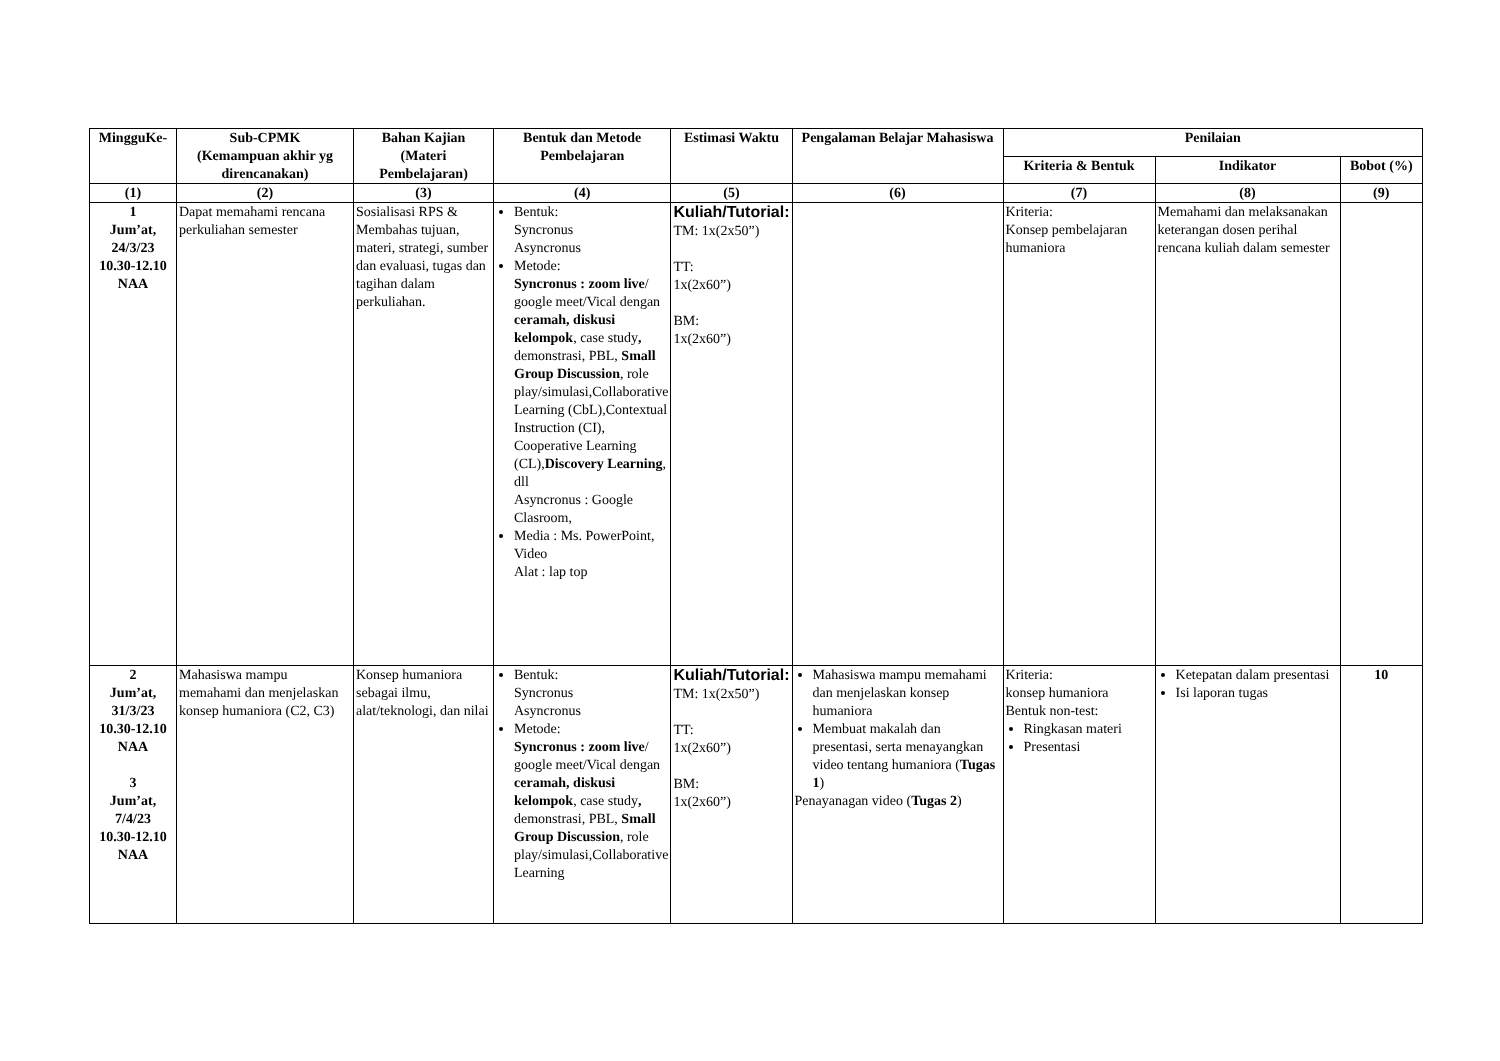| MingguKe- | Sub-CPMK (Kemampuan akhir yg direncanakan) | Bahan Kajian (Materi Pembelajaran) | Bentuk dan Metode Pembelajaran | Estimasi Waktu | Pengalaman Belajar Mahasiswa | Penilaian | | |
| --- | --- | --- | --- | --- | --- | --- | --- | --- |
| | | | | | | Kriteria & Bentuk | Indikator | Bobot (%) |
| (1) | (2) | (3) | (4) | (5) | (6) | (7) | (8) | (9) |
| 1 Jum’at, 24/3/23 10.30-12.10 NAA | Dapat memahami rencana perkuliahan semester | Sosialisasi RPS & Membahas tujuan, materi, strategi, sumber dan evaluasi, tugas dan tagihan dalam perkuliahan. | Bentuk: Syncronus Asyncronus Metode: Syncronus : zoom live / google meet/Vical dengan ceramah, diskusi kelompok , case study , demonstrasi, PBL, Small Group Discussion , role play/simulasi,Collaborative Learning (CbL),Contextual Instruction (CI), Cooperative Learning (CL), Discovery Learning , dll Asyncronus : Google Clasroom, Media : Ms. PowerPoint, Video Alat : lap top | Kuliah/Tutorial: TM: 1x(2x50”) TT: 1x(2x60”) BM: 1x(2x60”) | | Kriteria: Konsep pembelajaran humaniora | Memahami dan melaksanakan keterangan dosen perihal rencana kuliah dalam semester | |
| 2 Jum’at, 31/3/23 10.30-12.10 NAA 3 Jum’at, 7/4/23 10.30-12.10 NAA | Mahasiswa mampu memahami dan menjelaskan konsep humaniora (C2, C3) | Konsep humaniora sebagai ilmu, alat/teknologi, dan nilai | Bentuk: Syncronus Asyncronus Metode: Syncronus : zoom live / google meet/Vical dengan ceramah, diskusi kelompok , case study , demonstrasi, PBL, Small Group Discussion , role play/simulasi,Collaborative Learning | Kuliah/Tutorial: TM: 1x(2x50”) TT: 1x(2x60”) BM: 1x(2x60”) | Mahasiswa mampu memahami dan menjelaskan konsep humaniora Membuat makalah dan presentasi, serta menayangkan video tentang humaniora ( Tugas 1 ) Penayanagan video ( Tugas 2 ) | Kriteria: konsep humaniora Bentuk non-test: Ringkasan materi Presentasi | Ketepatan dalam presentasi Isi laporan tugas | 10 |